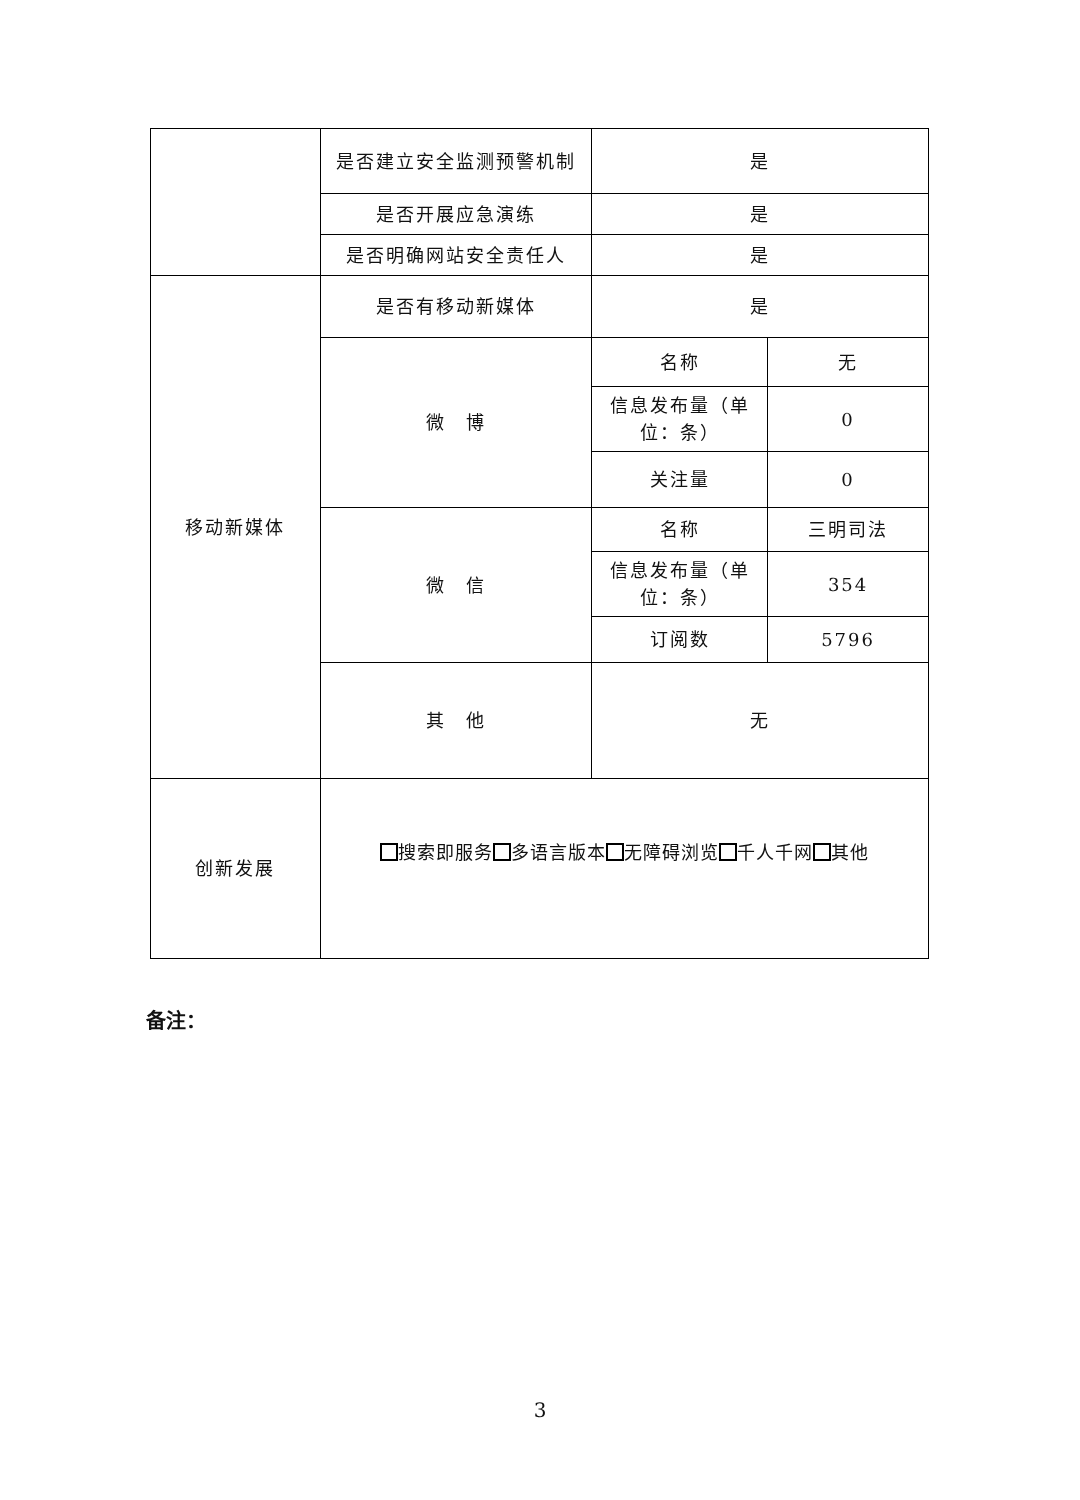| | 是否建立安全监测预警机制 | 是 | |
| | 是否开展应急演练 | 是 | |
| | 是否明确网站安全责任人 | 是 | |
| 移动新媒体 | 是否有移动新媒体 | 是 | |
| | 微 博 | 名称 | 无 |
| | | 信息发布量（单位：条） | 0 |
| | | 关注量 | 0 |
| | 微 信 | 名称 | 三明司法 |
| | | 信息发布量（单位：条） | 354 |
| | | 订阅数 | 5796 |
| | 其 他 | 无 | |
| 创新发展 | 搜索即服务 多语言版本 无障碍浏览 千人千网 其他 | | |
备注：
3